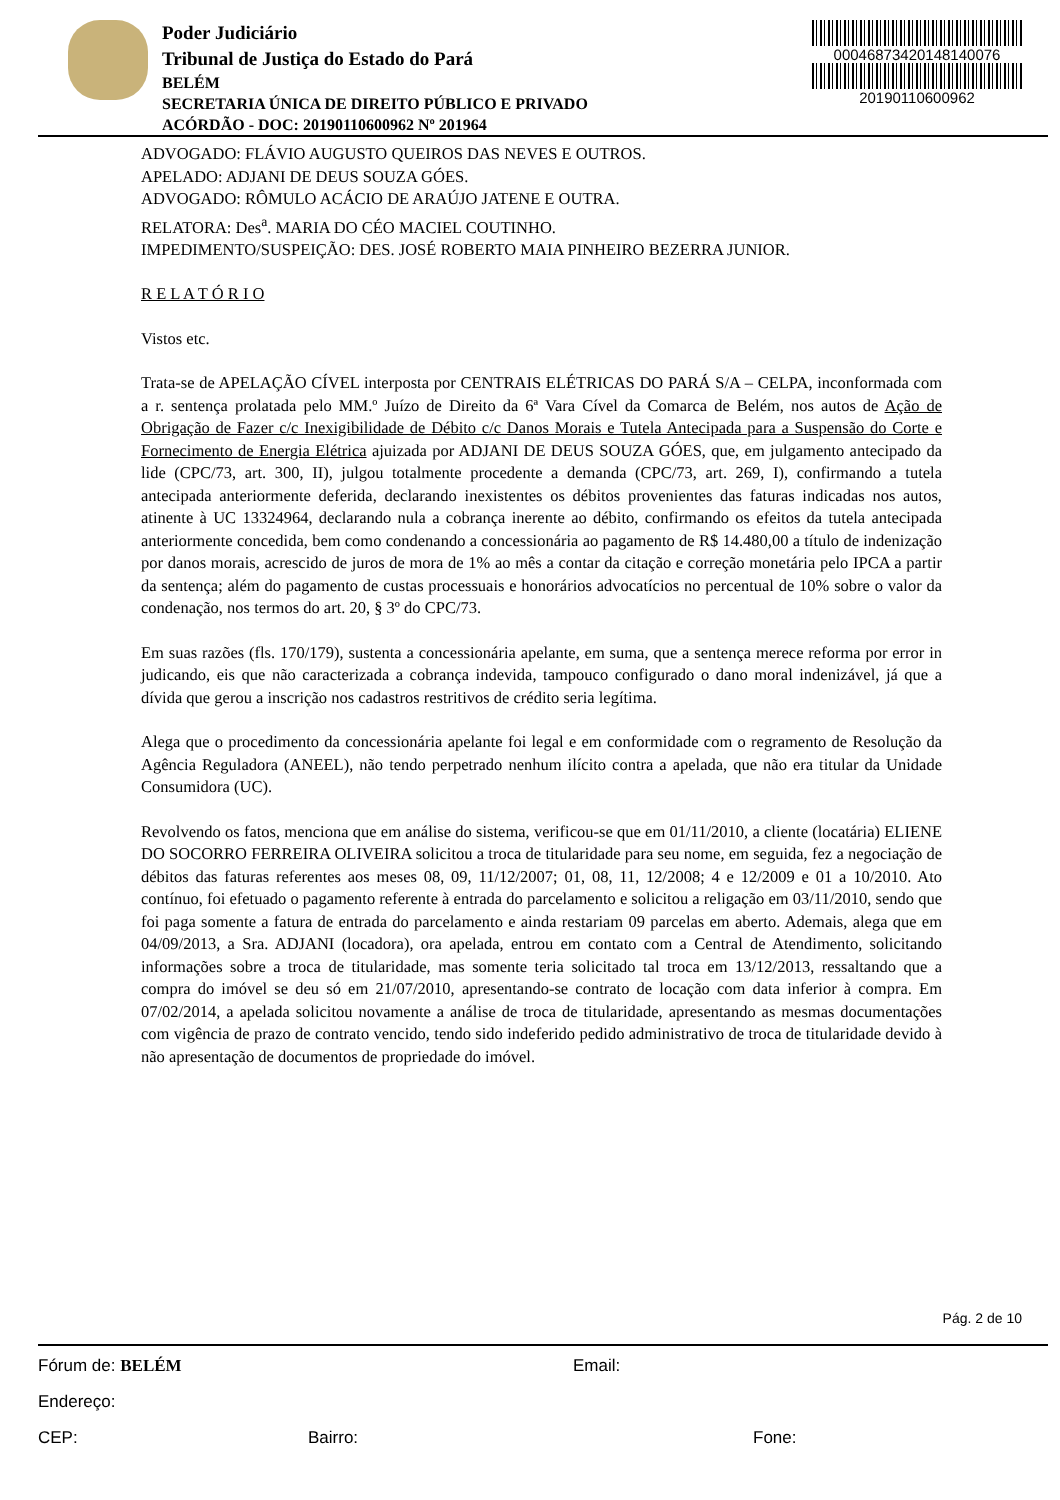Poder Judiciário
Tribunal de Justiça do Estado do Pará
BELÉM
SECRETARIA ÚNICA DE DIREITO PÚBLICO E PRIVADO
ACÓRDÃO - DOC: 20190110600962 Nº 201964
0004687342014814007​6
20190110600962
ADVOGADO: FLÁVIO AUGUSTO QUEIROS DAS NEVES E OUTROS.
APELADO: ADJANI DE DEUS SOUZA GÓES.
ADVOGADO: RÔMULO ACÁCIO DE ARAÚJO JATENE E OUTRA.
RELATORA: Des<sup>a</sup>. MARIA DO CÉO MACIEL COUTINHO.
IMPEDIMENTO/SUSPEIÇÃO: DES. JOSÉ ROBERTO MAIA PINHEIRO BEZERRA JUNIOR.
R E L A T Ó R I O
Vistos etc.
Trata-se de APELAÇÃO CÍVEL interposta por CENTRAIS ELÉTRICAS DO PARÁ S/A – CELPA, inconformada com a r. sentença prolatada pelo MM.º Juízo de Direito da 6ª Vara Cível da Comarca de Belém, nos autos de Ação de Obrigação de Fazer c/c Inexigibilidade de Débito c/c Danos Morais e Tutela Antecipada para a Suspensão do Corte e Fornecimento de Energia Elétrica ajuizada por ADJANI DE DEUS SOUZA GÓES, que, em julgamento antecipado da lide (CPC/73, art. 300, II), julgou totalmente procedente a demanda (CPC/73, art. 269, I), confirmando a tutela antecipada anteriormente deferida, declarando inexistentes os débitos provenientes das faturas indicadas nos autos, atinente à UC 13324964, declarando nula a cobrança inerente ao débito, confirmando os efeitos da tutela antecipada anteriormente concedida, bem como condenando a concessionária ao pagamento de R$ 14.480,00 a título de indenização por danos morais, acrescido de juros de mora de 1% ao mês a contar da citação e correção monetária pelo IPCA a partir da sentença; além do pagamento de custas processuais e honorários advocatícios no percentual de 10% sobre o valor da condenação, nos termos do art. 20, § 3º do CPC/73.
Em suas razões (fls. 170/179), sustenta a concessionária apelante, em suma, que a sentença merece reforma por error in judicando, eis que não caracterizada a cobrança indevida, tampouco configurado o dano moral indenizável, já que a dívida que gerou a inscrição nos cadastros restritivos de crédito seria legítima.
Alega que o procedimento da concessionária apelante foi legal e em conformidade com o regramento de Resolução da Agência Reguladora (ANEEL), não tendo perpetrado nenhum ilícito contra a apelada, que não era titular da Unidade Consumidora (UC).
Revolvendo os fatos, menciona que em análise do sistema, verificou-se que em 01/11/2010, a cliente (locatária) ELIENE DO SOCORRO FERREIRA OLIVEIRA solicitou a troca de titularidade para seu nome, em seguida, fez a negociação de débitos das faturas referentes aos meses 08, 09, 11/12/2007; 01, 08, 11, 12/2008; 4 e 12/2009 e 01 a 10/2010. Ato contínuo, foi efetuado o pagamento referente à entrada do parcelamento e solicitou a religação em 03/11/2010, sendo que foi paga somente a fatura de entrada do parcelamento e ainda restariam 09 parcelas em aberto. Ademais, alega que em 04/09/2013, a Sra. ADJANI (locadora), ora apelada, entrou em contato com a Central de Atendimento, solicitando informações sobre a troca de titularidade, mas somente teria solicitado tal troca em 13/12/2013, ressaltando que a compra do imóvel se deu só em 21/07/2010, apresentando-se contrato de locação com data inferior à compra. Em 07/02/2014, a apelada solicitou novamente a análise de troca de titularidade, apresentando as mesmas documentações com vigência de prazo de contrato vencido, tendo sido indeferido pedido administrativo de troca de titularidade devido à não apresentação de documentos de propriedade do imóvel.
Pág. 2 de 10
Fórum de: BELÉM Email:
Endereço:
CEP: Bairro: Fone: